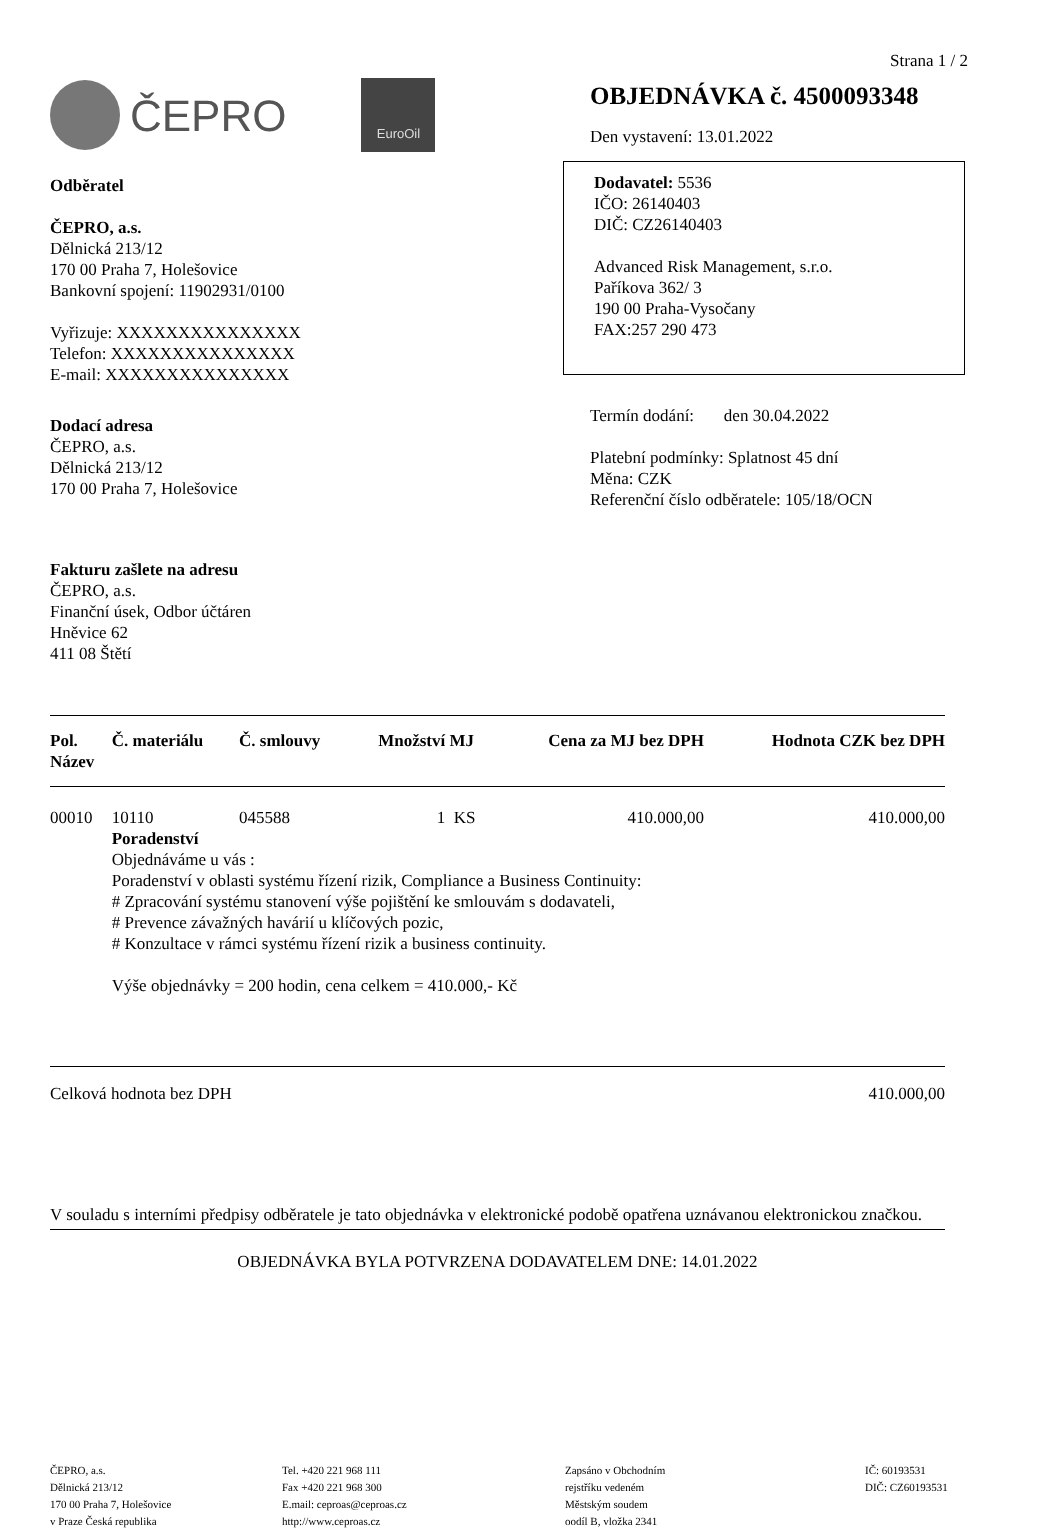Strana 1 / 2
ČEPRO
EuroOil
Odběratel
ČEPRO, a.s.
Dělnická 213/12
170 00 Praha 7, Holešovice
Bankovní spojení: 11902931/0100
Vyřizuje: XXXXXXXXXXXXXXX
Telefon: XXXXXXXXXXXXXXX
E-mail: XXXXXXXXXXXXXXX
Dodací adresa
ČEPRO, a.s.
Dělnická 213/12
170 00 Praha 7, Holešovice
Fakturu zašlete na adresu
ČEPRO, a.s.
Finanční úsek, Odbor účtáren
Hněvice 62
411 08 Štětí
OBJEDNÁVKA č. 4500093348
Den vystavení: 13.01.2022
Dodavatel: 5536
IČO: 26140403
DIČ: CZ26140403
Advanced Risk Management, s.r.o.
Paříkova 362/ 3
190 00 Praha-Vysočany
FAX:257 290 473
Termín dodání: den 30.04.2022
Platební podmínky: Splatnost 45 dní
Měna: CZK
Referenční číslo odběratele: 105/18/OCN
| Pol. Název | Č. materiálu | Č. smlouvy | Množství | MJ | Cena za MJ bez DPH | Hodnota CZK bez DPH |
| --- | --- | --- | --- | --- | --- | --- |
| 00010 | 10110 | 045588 | 1 | KS | 410.000,00 | 410.000,00 |
| | Poradenství Objednáváme u vás : Poradenství v oblasti systému řízení rizik, Compliance a Business Continuity: # Zpracování systému stanovení výše pojištění ke smlouvám s dodavateli, # Prevence závažných havárií u klíčových pozic, # Konzultace v rámci systému řízení rizik a business continuity. Výše objednávky = 200 hodin, cena celkem = 410.000,- Kč | | | | | |
| Celková hodnota bez DPH | | | | | 410.000,00 | |
V souladu s interními předpisy odběratele je tato objednávka v elektronické podobě opatřena uznávanou elektronickou značkou.
OBJEDNÁVKA BYLA POTVRZENA DODAVATELEM DNE: 14.01.2022
ČEPRO, a.s.
Dělnická 213/12
170 00 Praha 7, Holešovice
v Praze Česká republika
Tel. +420 221 968 111
Fax +420 221 968 300
E.mail: ceproas@ceproas.cz
http://www.ceproas.cz
Zapsáno v Obchodním
rejstříku vedeném
Městským soudem
oodíl B, vložka 2341
IČ: 60193531
DIČ: CZ60193531